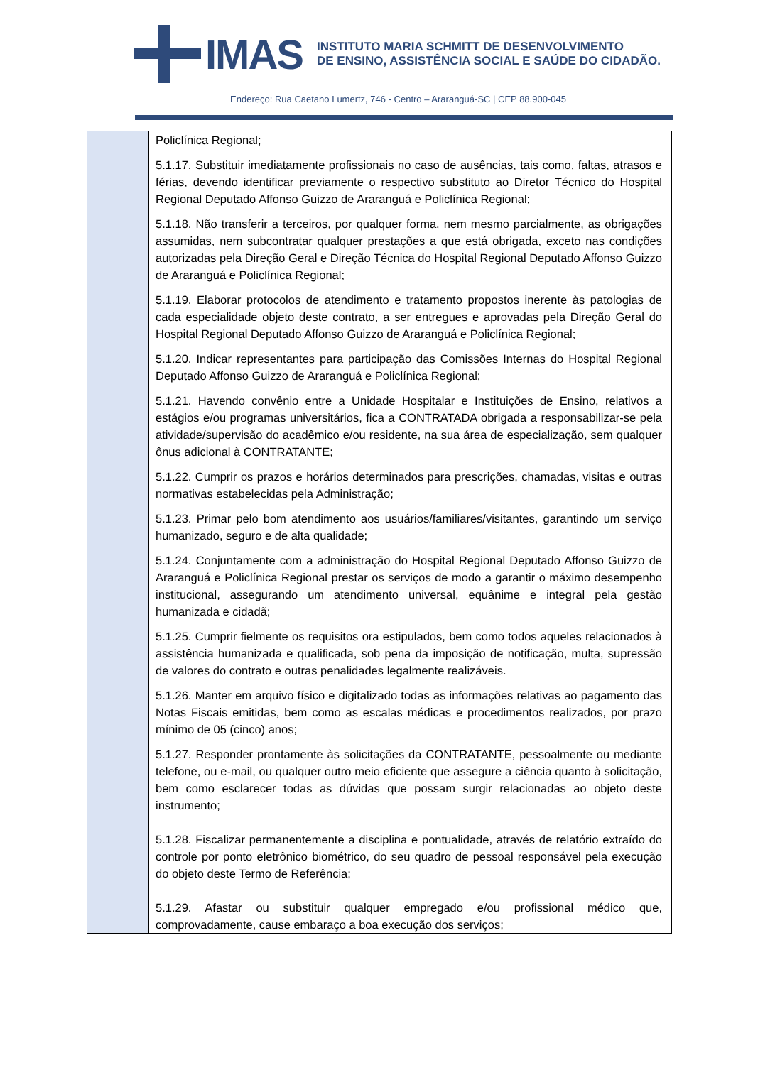IMAS
INSTITUTO MARIA SCHMITT DE DESENVOLVIMENTO
DE ENSINO, ASSISTÊNCIA SOCIAL E SAÚDE DO CIDADÃO.
Endereço: Rua Caetano Lumertz, 746 - Centro – Araranguá-SC | CEP 88.900-045
| | Policlínica Regional; 5.1.17. Substituir imediatamente profissionais no caso de ausências, tais como, faltas, atrasos e férias, devendo identificar previamente o respectivo substituto ao Diretor Técnico do Hospital Regional Deputado Affonso Guizzo de Araranguá e Policlínica Regional; 5.1.18. Não transferir a terceiros, por qualquer forma, nem mesmo parcialmente, as obrigações assumidas, nem subcontratar qualquer prestações a que está obrigada, exceto nas condições autorizadas pela Direção Geral e Direção Técnica do Hospital Regional Deputado Affonso Guizzo de Araranguá e Policlínica Regional; 5.1.19. Elaborar protocolos de atendimento e tratamento propostos inerente às patologias de cada especialidade objeto deste contrato, a ser entregues e aprovadas pela Direção Geral do Hospital Regional Deputado Affonso Guizzo de Araranguá e Policlínica Regional; 5.1.20. Indicar representantes para participação das Comissões Internas do Hospital Regional Deputado Affonso Guizzo de Araranguá e Policlínica Regional; 5.1.21. Havendo convênio entre a Unidade Hospitalar e Instituições de Ensino, relativos a estágios e/ou programas universitários, fica a CONTRATADA obrigada a responsabilizar-se pela atividade/supervisão do acadêmico e/ou residente, na sua área de especialização, sem qualquer ônus adicional à CONTRATANTE; 5.1.22. Cumprir os prazos e horários determinados para prescrições, chamadas, visitas e outras normativas estabelecidas pela Administração; 5.1.23. Primar pelo bom atendimento aos usuários/familiares/visitantes, garantindo um serviço humanizado, seguro e de alta qualidade; 5.1.24. Conjuntamente com a administração do Hospital Regional Deputado Affonso Guizzo de Araranguá e Policlínica Regional prestar os serviços de modo a garantir o máximo desempenho institucional, assegurando um atendimento universal, equânime e integral pela gestão humanizada e cidadã; 5.1.25. Cumprir fielmente os requisitos ora estipulados, bem como todos aqueles relacionados à assistência humanizada e qualificada, sob pena da imposição de notificação, multa, supressão de valores do contrato e outras penalidades legalmente realizáveis. 5.1.26. Manter em arquivo físico e digitalizado todas as informações relativas ao pagamento das Notas Fiscais emitidas, bem como as escalas médicas e procedimentos realizados, por prazo mínimo de 05 (cinco) anos; 5.1.27. Responder prontamente às solicitações da CONTRATANTE, pessoalmente ou mediante telefone, ou e-mail, ou qualquer outro meio eficiente que assegure a ciência quanto à solicitação, bem como esclarecer todas as dúvidas que possam surgir relacionadas ao objeto deste instrumento; 5.1.28. Fiscalizar permanentemente a disciplina e pontualidade, através de relatório extraído do controle por ponto eletrônico biométrico, do seu quadro de pessoal responsável pela execução do objeto deste Termo de Referência; 5.1.29. Afastar ou substituir qualquer empregado e/ou profissional médico que, comprovadamente, cause embaraço a boa execução dos serviços; |